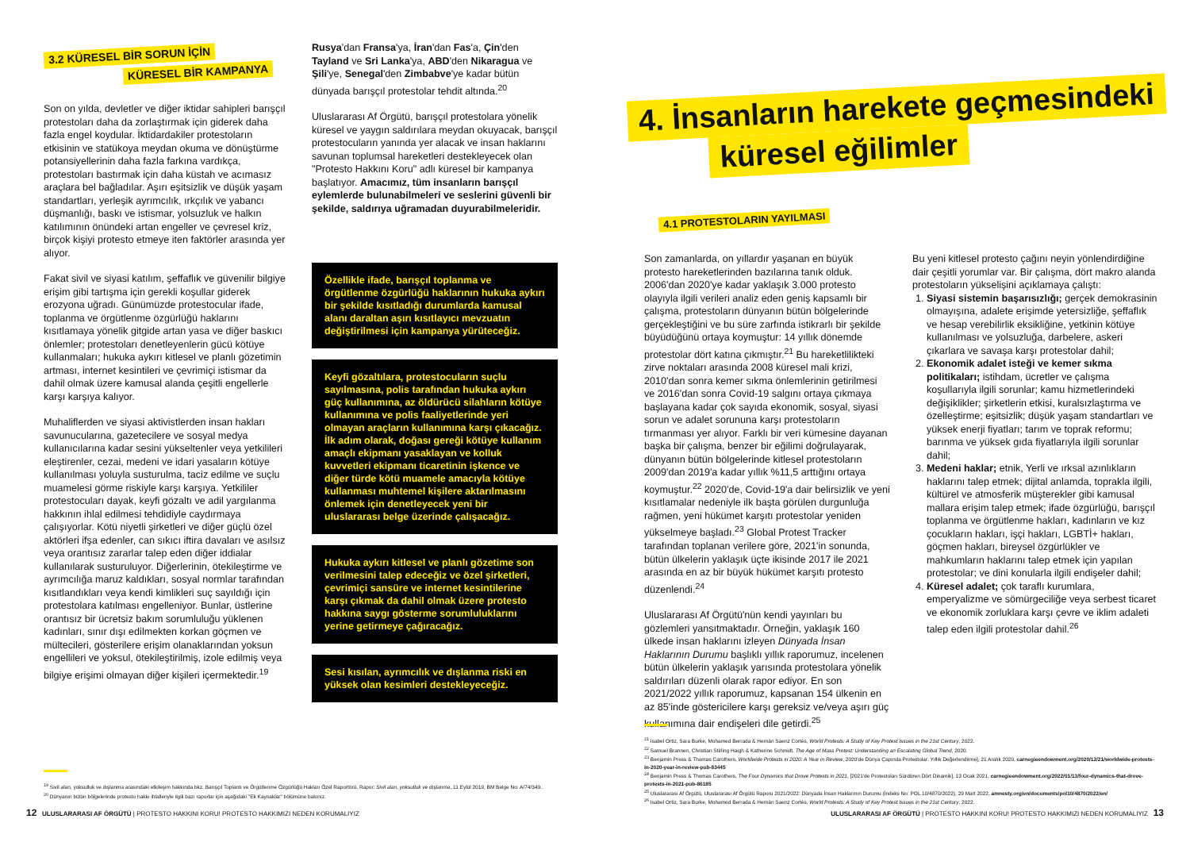3.2 KÜRESEL BİR SORUN İÇİN
KÜRESEL BİR KAMPANYA
Son on yılda, devletler ve diğer iktidar sahipleri barışçıl protestoları daha da zorlaştırmak için giderek daha fazla engel koydular. İktidardakiler protestoların etkisinin ve statükoya meydan okuma ve dönüştürme potansiyellerinin daha fazla farkına vardıkça, protestoları bastırmak için daha küstah ve acımasız araçlara bel bağladılar. Aşırı eşitsizlik ve düşük yaşam standartları, yerleşik ayrımcılık, ırkçılık ve yabancı düşmanlığı, baskı ve istismar, yolsuzluk ve halkın katılımının önündeki artan engeller ve çevresel kriz, birçok kişiyi protesto etmeye iten faktörler arasında yer alıyor.
Fakat sivil ve siyasi katılım, şeffaflık ve güvenilir bilgiye erişim gibi tartışma için gerekli koşullar giderek erozyona uğradı. Günümüzde protestocular ifade, toplanma ve örgütlenme özgürlüğü haklarını kısıtlamaya yönelik gitgide artan yasa ve diğer baskıcı önlemler; protestoları denetleyenlerin gücü kötüye kullanmaları; hukuka aykırı kitlesel ve planlı gözetimin artması, internet kesintileri ve çevrimiçi istismar da dahil olmak üzere kamusal alanda çeşitli engellerle karşı karşıya kalıyor.
Muhaliflerden ve siyasi aktivistlerden insan hakları savunucularına, gazetecilere ve sosyal medya kullanıcılarına kadar sesini yükseltenler veya yetkilileri eleştirenler, cezai, medeni ve idari yasaların kötüye kullanılması yoluyla susturulma, taciz edilme ve suçlu muamelesi görme riskiyle karşı karşıya. Yetkililer protestocuları dayak, keyfi gözaltı ve adil yargılanma hakkının ihlal edilmesi tehdidiyle caydırmaya çalışıyorlar. Kötü niyetli şirketleri ve diğer güçlü özel aktörleri ifşa edenler, can sıkıcı iftira davaları ve asılsız veya orantısız zararlar talep eden diğer iddialar kullanılarak susturuluyor. Diğerlerinin, ötekileştirme ve ayrımcılığa maruz kaldıkları, sosyal normlar tarafından kısıtlandıkları veya kendi kimlikleri suç sayıldığı için protestolara katılması engelleniyor. Bunlar, üstlerine orantısız bir ücretsiz bakım sorumluluğu yüklenen kadınları, sınır dışı edilmekten korkan göçmen ve mültecileri, gösterilere erişim olanaklarından yoksun engellileri ve yoksul, ötekileştirilmiş, izole edilmiş veya bilgiye erişimi olmayan diğer kişileri içermektedir.<sup>19</sup>
Rusya'dan Fransa'ya, İran'dan Fas'a, Çin'den Tayland ve Sri Lanka'ya, ABD'den Nikaragua ve Şili'ye, Senegal'den Zimbabve'ye kadar bütün dünyada barışçıl protestolar tehdit altında.<sup>20</sup>
Uluslararası Af Örgütü, barışçıl protestolara yönelik küresel ve yaygın saldırılara meydan okuyacak, barışçıl protestocuların yanında yer alacak ve insan haklarını savunan toplumsal hareketleri destekleyecek olan "Protesto Hakkını Koru" adlı küresel bir kampanya başlatıyor. Amacımız, tüm insanların barışçıl eylemlerde bulunabilmeleri ve seslerini güvenli bir şekilde, saldırıya uğramadan duyurabilmeleridir.
Özellikle ifade, barışçıl toplanma ve örgütlenme özgürlüğü haklarının hukuka aykırı bir şekilde kısıtladığı durumlarda kamusal alanı daraltan aşırı kısıtlayıcı mevzuatın değiştirilmesi için kampanya yürüteceğiz.
Keyfi gözaltılara, protestocuların suçlu sayılmasına, polis tarafından hukuka aykırı güç kullanımına, az öldürücü silahların kötüye kullanımına ve polis faaliyetlerinde yeri olmayan araçların kullanımına karşı çıkacağız. İlk adım olarak, doğası gereği kötüye kullanım amaçlı ekipmanı yasaklayan ve kolluk kuvvetleri ekipmanı ticaretinin işkence ve diğer türde kötü muamele amacıyla kötüye kullanması muhtemel kişilere aktarılmasını önlemek için denetleyecek yeni bir uluslararası belge üzerinde çalışacağız.
Hukuka aykırı kitlesel ve planlı gözetime son verilmesini talep edeceğiz ve özel şirketleri, çevrimiçi sansüre ve internet kesintilerine karşı çıkmak da dahil olmak üzere protesto hakkına saygı gösterme sorumluluklarını yerine getirmeye çağıracağız.
Sesi kısılan, ayrımcılık ve dışlanma riski en yüksek olan kesimleri destekleyeceğiz.
<sup>19</sup> Sivil alan, yoksulluk ve dışlanma arasındaki etkileşim hakkında bkz. Barışçıl Toplantı ve Örgütlenme Özgürlüğü Hakları Özel Raportörü, Rapor: Sivil alan, yoksulluk ve dışlanma, 11 Eylül 2019, BM Belge No: A/74/349..
<sup>20</sup> Dünyanın bütün bölgelerinde protesto hakkı ihlalleriyle ilgili bazı raporlar için aşağıdaki "Ek Kaynaklar" bölümüne bakınız.
12 ULUSLARARASI AF ÖRGÜTÜ | PROTESTO HAKKINI KORU! PROTESTO HAKKIMIZI NEDEN KORUMALIYIZ
4. İnsanların harekete geçmesindeki
küresel eğilimler
4.1 PROTESTOLARIN YAYILMASI
Son zamanlarda, on yıllardır yaşanan en büyük protesto hareketlerinden bazılarına tanık olduk. 2006'dan 2020'ye kadar yaklaşık 3.000 protesto olayıyla ilgili verileri analiz eden geniş kapsamlı bir çalışma, protestoların dünyanın bütün bölgelerinde gerçekleştiğini ve bu süre zarfında istikrarlı bir şekilde büyüdüğünü ortaya koymuştur: 14 yıllık dönemde protestolar dört katına çıkmıştır.<sup>21</sup> Bu hareketlilikteki zirve noktaları arasında 2008 küresel mali krizi, 2010'dan sonra kemer sıkma önlemlerinin getirilmesi ve 2016'dan sonra Covid-19 salgını ortaya çıkmaya başlayana kadar çok sayıda ekonomik, sosyal, siyasi sorun ve adalet sorununa karşı protestoların tırmanması yer alıyor. Farklı bir veri kümesine dayanan başka bir çalışma, benzer bir eğilimi doğrulayarak, dünyanın bütün bölgelerinde kitlesel protestoların 2009'dan 2019'a kadar yıllık %11,5 arttığını ortaya koymuştur.<sup>22</sup> 2020'de, Covid-19'a dair belirsizlik ve yeni kısıtlamalar nedeniyle ilk başta görülen durgunluğa rağmen, yeni hükümet karşıtı protestolar yeniden yükselmeye başladı.<sup>23</sup> Global Protest Tracker tarafından toplanan verilere göre, 2021'in sonunda, bütün ülkelerin yaklaşık üçte ikisinde 2017 ile 2021 arasında en az bir büyük hükümet karşıtı protesto düzenlendi.<sup>24</sup>
Uluslararası Af Örgütü'nün kendi yayınları bu gözlemleri yansıtmaktadır. Örneğin, yaklaşık 160 ülkede insan haklarını izleyen Dünyada İnsan Haklarının Durumu başlıklı yıllık raporumuz, incelenen bütün ülkelerin yaklaşık yarısında protestolara yönelik saldırıları düzenli olarak rapor ediyor. En son 2021/2022 yıllık raporumuz, kapsanan 154 ülkenin en az 85'inde göstericilere karşı gereksiz ve/veya aşırı güç kullanımına dair endişeleri dile getirdi.<sup>25</sup>
Bu yeni kitlesel protesto çağını neyin yönlendirdiğine dair çeşitli yorumlar var. Bir çalışma, dört makro alanda protestoların yükselişini açıklamaya çalıştı:
1. Siyasi sistemin başarısızlığı; gerçek demokrasinin olmayışına, adalete erişimde yetersizliğe, şeffaflık ve hesap verebilirlik eksikliğine, yetkinin kötüye kullanılması ve yolsuzluğa, darbelere, askeri çıkarlara ve savaşa karşı protestolar dahil;
2. Ekonomik adalet isteği ve kemer sıkma politikaları; istihdam, ücretler ve çalışma koşullarıyla ilgili sorunlar; kamu hizmetlerindeki değişiklikler; şirketlerin etkisi, kuralsızlaştırma ve özelleştirme; eşitsizlik; düşük yaşam standartları ve yüksek enerji fiyatları; tarım ve toprak reformu; barınma ve yüksek gıda fiyatlarıyla ilgili sorunlar dahil;
3. Medeni haklar; etnik, Yerli ve ırksal azınlıkların haklarını talep etmek; dijital anlamda, toprakla ilgili, kültürel ve atmosferik müşterekler gibi kamusal mallara erişim talep etmek; ifade özgürlüğü, barışçıl toplanma ve örgütlenme hakları, kadınların ve kız çocukların hakları, işçi hakları, LGBTİ+ hakları, göçmen hakları, bireysel özgürlükler ve mahkumların haklarını talep etmek için yapılan protestolar; ve dini konularla ilgili endişeler dahil;
4. Küresel adalet; çok taraflı kurumlara, emperyalizme ve sömürgeciliğe veya serbest ticaret ve ekonomik zorluklara karşı çevre ve iklim adaleti talep eden ilgili protestolar dahil.<sup>26</sup>
<sup>21</sup> Isabel Ortiz, Sara Burke, Mohamed Berrada & Hernán Saenz Cortés, World Protests: A Study of Key Protest Issues in the 21st Century, 2022.
<sup>22</sup> Samuel Brannen, Christian Stirling Haigh & Katherine Schmidt, The Age of Mass Protest: Understanding an Escalating Global Trend, 2020.
<sup>23</sup> Benjamin Press & Thomas Carothers, Worldwide Protests in 2020: A Year in Review, 2020'de Dünya Çapında Protestolar: Yıllık Değerlendirme], 21 Aralık 2020, carnegieendowment.org/2020/12/21/worldwide-protests-in-2020-year-in-review-pub-83445
<sup>24</sup> Benjamin Press & Thomas Carothers, The Four Dynamics that Drove Protests in 2021, [2021'de Protestoları Sürdüren Dört Dinamik], 13 Ocak 2021, carnegieendowment.org/2022/01/13/four-dynamics-that-drove-protests-in-2021-pub-86185
<sup>25</sup> Uluslararası Af Örgütü, Uluslararası Af Örgütü Raporu 2021/2022: Dünyada İnsan Haklarının Durumu (İndeks No: POL 10/4870/2022), 29 Mart 2022, amnesty.org/en/documents/pol10/4870/2022/en/
<sup>26</sup> Isabel Ortiz, Sara Burke, Mohamed Berrada & Hernán Saenz Cortés, World Protests: A Study of Key Protest Issues in the 21st Century, 2022.
ULUSLARARASI AF ÖRGÜTÜ | PROTESTO HAKKINI KORU! PROTESTO HAKKIMIZI NEDEN KORUMALIYIZ 13